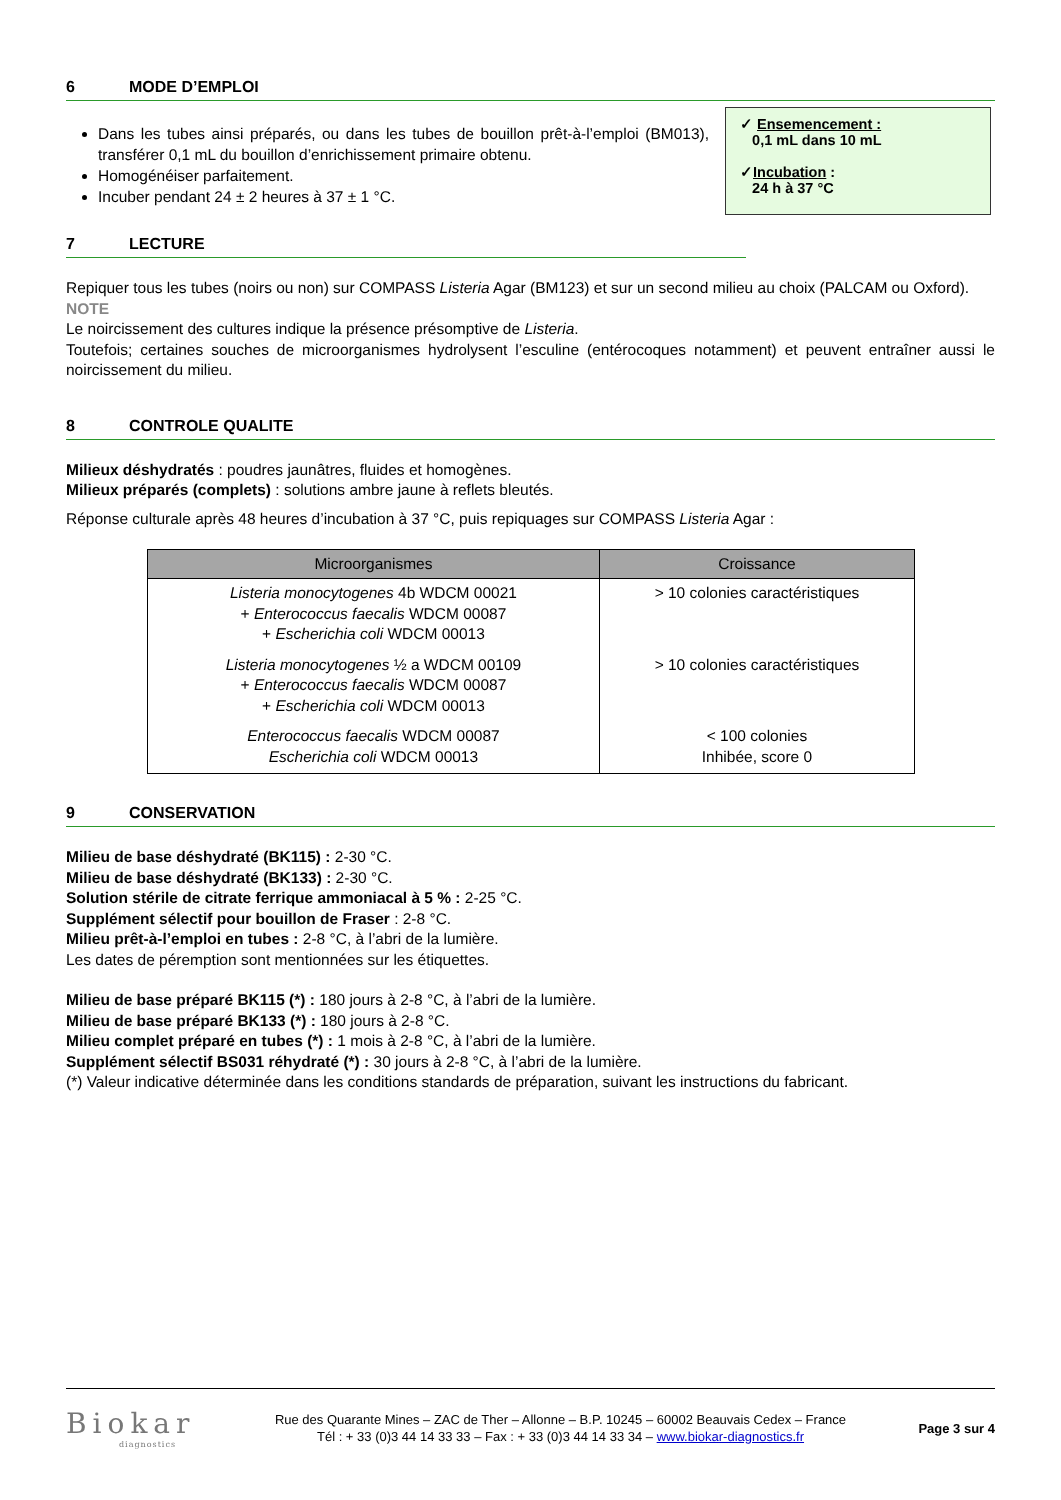6 MODE D’EMPLOI
✓ Ensemencement :
0,1 mL dans 10 mL
✓Incubation :
24 h à 37 °C
Dans les tubes ainsi préparés, ou dans les tubes de bouillon prêt-à-l’emploi (BM013), transférer 0,1 mL du bouillon d’enrichissement primaire obtenu.
Homogénéiser parfaitement.
Incuber pendant 24 ± 2 heures à 37 ± 1 °C.
7 LECTURE
Repiquer tous les tubes (noirs ou non) sur COMPASS Listeria Agar (BM123) et sur un second milieu au choix (PALCAM ou Oxford).
NOTE
Le noircissement des cultures indique la présence présomptive de Listeria.
Toutefois; certaines souches de microorganismes hydrolysent l’esculine (entérocoques notamment) et peuvent entraîner aussi le noircissement du milieu.
8 CONTROLE QUALITE
Milieux déshydratés : poudres jaunâtres, fluides et homogènes.
Milieux préparés (complets) : solutions ambre jaune à reflets bleutés.
Réponse culturale après 48 heures d’incubation à 37 °C, puis repiquages sur COMPASS Listeria Agar :
| Microorganismes | Croissance |
| --- | --- |
| Listeria monocytogenes 4b WDCM 00021 + Enterococcus faecalis WDCM 00087 + Escherichia coli WDCM 00013 | > 10 colonies caractéristiques |
| Listeria monocytogenes ½ a WDCM 00109 + Enterococcus faecalis WDCM 00087 + Escherichia coli WDCM 00013 | > 10 colonies caractéristiques |
| Enterococcus faecalis WDCM 00087 Escherichia coli WDCM 00013 | < 100 colonies Inhibée, score 0 |
9 CONSERVATION
Milieu de base déshydraté (BK115) : 2-30 °C.
Milieu de base déshydraté (BK133) : 2-30 °C.
Solution stérile de citrate ferrique ammoniacal à 5 % : 2-25 °C.
Supplément sélectif pour bouillon de Fraser : 2-8 °C.
Milieu prêt-à-l’emploi en tubes : 2-8 °C, à l’abri de la lumière.
Les dates de péremption sont mentionnées sur les étiquettes.
Milieu de base préparé BK115 (*) : 180 jours à 2-8 °C, à l’abri de la lumière.
Milieu de base préparé BK133 (*) : 180 jours à 2-8 °C.
Milieu complet préparé en tubes (*) : 1 mois à 2-8 °C, à l’abri de la lumière.
Supplément sélectif BS031 réhydraté (*) : 30 jours à 2-8 °C, à l’abri de la lumière.
(*) Valeur indicative déterminée dans les conditions standards de préparation, suivant les instructions du fabricant.
Biokar
diagnostics
Rue des Quarante Mines – ZAC de Ther – Allonne – B.P. 10245 – 60002 Beauvais Cedex – France
Tél : + 33 (0)3 44 14 33 33 – Fax : + 33 (0)3 44 14 33 34 – www.biokar-diagnostics.fr
Page 3 sur 4